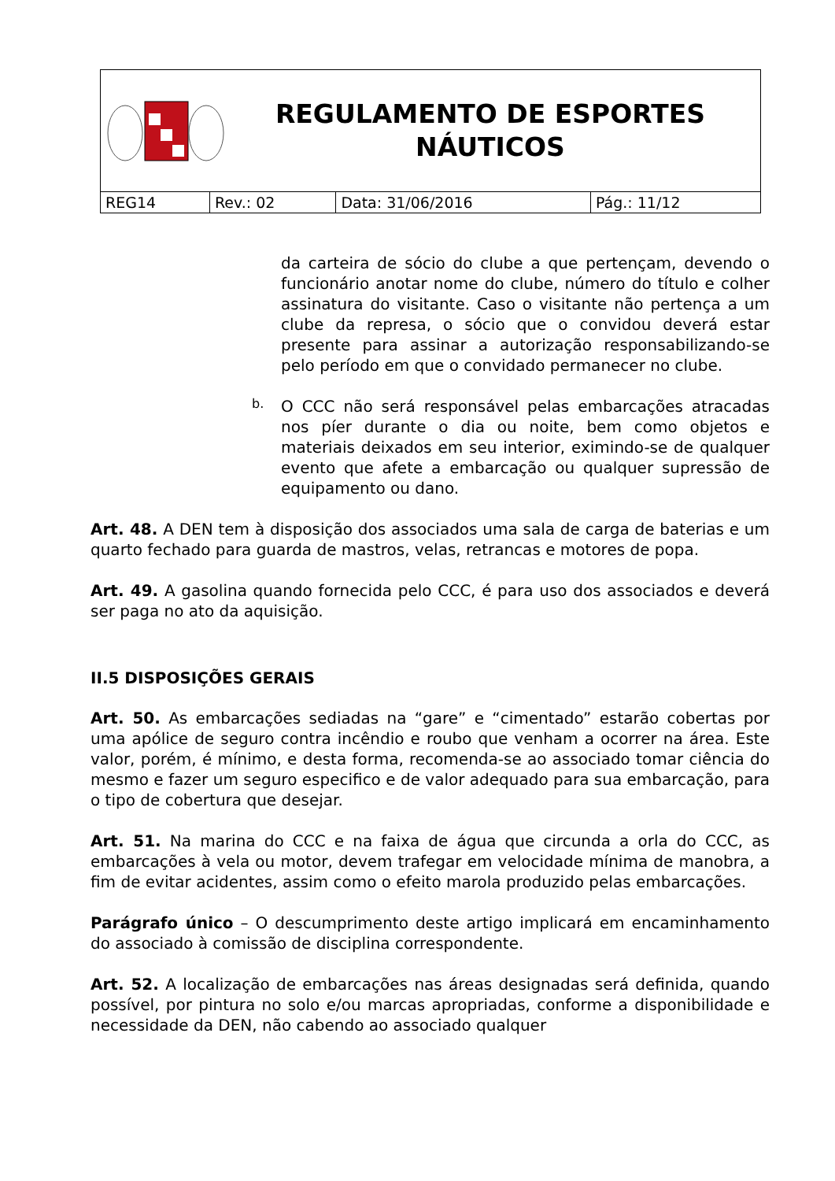| REGULAMENTO DE ESPORTES NÁUTICOS | | | |
| REG14 | Rev.: 02 | Data: 31/06/2016 | Pág.: 11/12 |
da carteira de sócio do clube a que pertençam, devendo o funcionário anotar nome do clube, número do título e colher assinatura do visitante. Caso o visitante não pertença a um clube da represa, o sócio que o convidou deverá estar presente para assinar a autorização responsabilizando-se pelo período em que o convidado permanecer no clube.
b.
O CCC não será responsável pelas embarcações atracadas nos píer durante o dia ou noite, bem como objetos e materiais deixados em seu interior, eximindo-se de qualquer evento que afete a embarcação ou qualquer supressão de equipamento ou dano.
Art. 48. A DEN tem à disposição dos associados uma sala de carga de baterias e um quarto fechado para guarda de mastros, velas, retrancas e motores de popa.
Art. 49. A gasolina quando fornecida pelo CCC, é para uso dos associados e deverá ser paga no ato da aquisição.
II.5 DISPOSIÇÕES GERAIS
Art. 50. As embarcações sediadas na “gare” e “cimentado” estarão cobertas por uma apólice de seguro contra incêndio e roubo que venham a ocorrer na área. Este valor, porém, é mínimo, e desta forma, recomenda-se ao associado tomar ciência do mesmo e fazer um seguro especifico e de valor adequado para sua embarcação, para o tipo de cobertura que desejar.
Art. 51. Na marina do CCC e na faixa de água que circunda a orla do CCC, as embarcações à vela ou motor, devem trafegar em velocidade mínima de manobra, a fim de evitar acidentes, assim como o efeito marola produzido pelas embarcações.
Parágrafo único – O descumprimento deste artigo implicará em encaminhamento do associado à comissão de disciplina correspondente.
Art. 52. A localização de embarcações nas áreas designadas será definida, quando possível, por pintura no solo e/ou marcas apropriadas, conforme a disponibilidade e necessidade da DEN, não cabendo ao associado qualquer